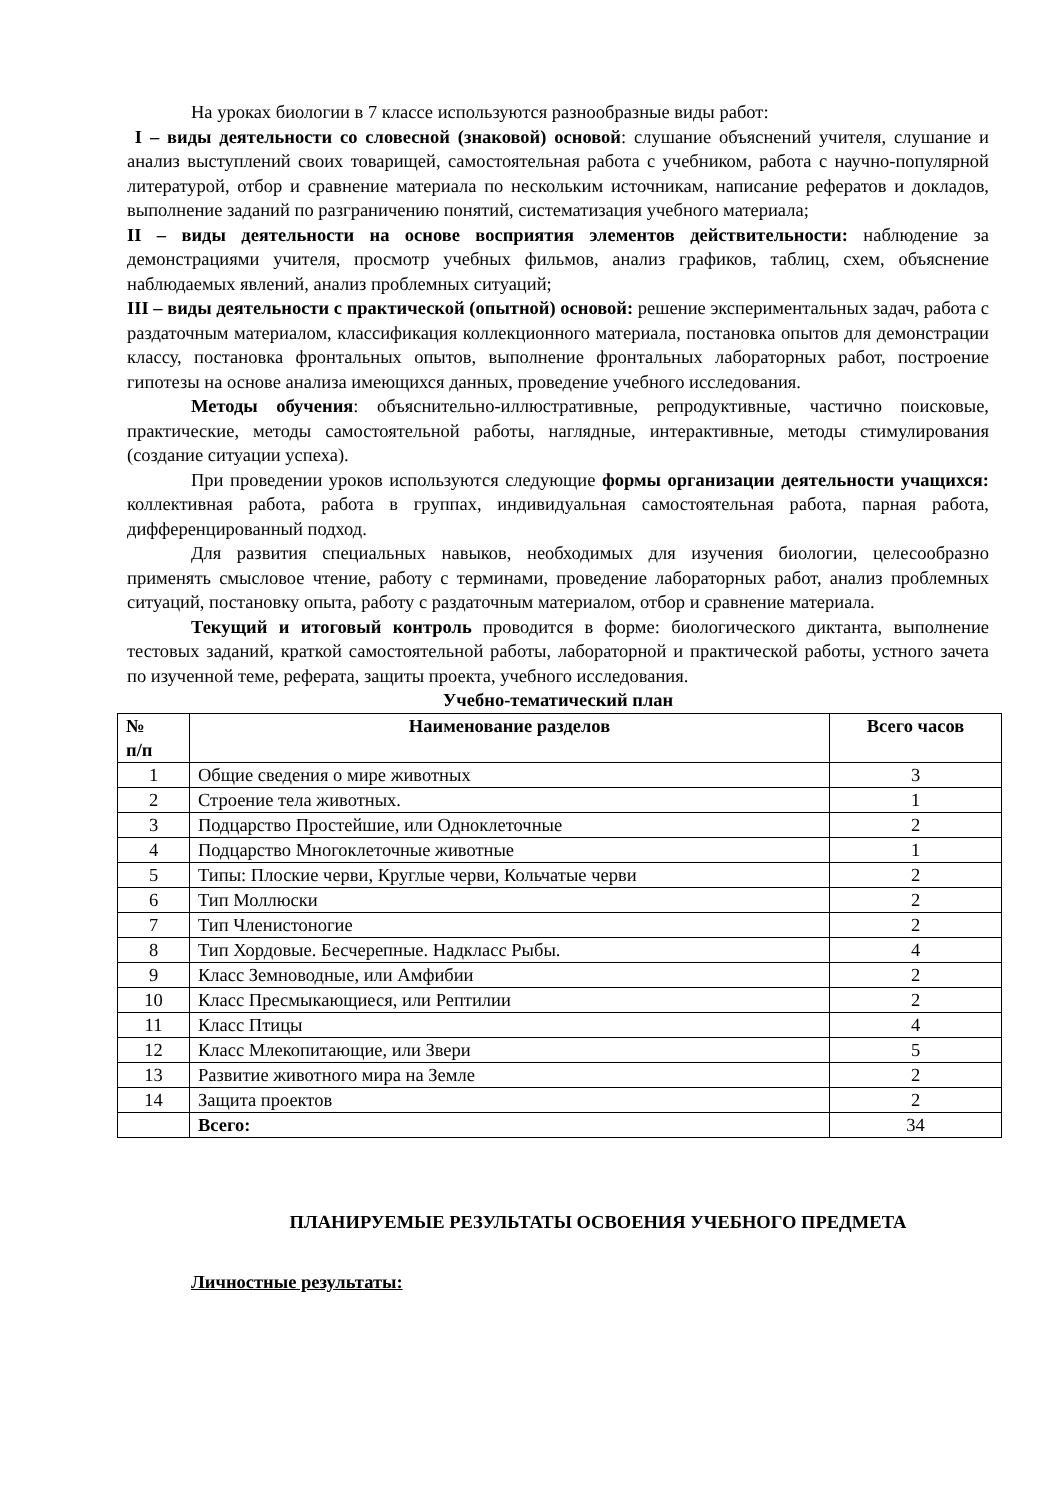На уроках биологии в 7 классе используются разнообразные виды работ:
I – виды деятельности со словесной (знаковой) основой: слушание объяснений учителя, слушание и анализ выступлений своих товарищей, самостоятельная работа с учебником, работа с научно-популярной литературой, отбор и сравнение материала по нескольким источникам, написание рефератов и докладов, выполнение заданий по разграничению понятий, систематизация учебного материала;
II – виды деятельности на основе восприятия элементов действительности: наблюдение за демонстрациями учителя, просмотр учебных фильмов, анализ графиков, таблиц, схем, объяснение наблюдаемых явлений, анализ проблемных ситуаций;
III – виды деятельности с практической (опытной) основой: решение экспериментальных задач, работа с раздаточным материалом, классификация коллекционного материала, постановка опытов для демонстрации классу, постановка фронтальных опытов, выполнение фронтальных лабораторных работ, построение гипотезы на основе анализа имеющихся данных, проведение учебного исследования.
Методы обучения: объяснительно-иллюстративные, репродуктивные, частично поисковые, практические, методы самостоятельной работы, наглядные, интерактивные, методы стимулирования (создание ситуации успеха).
При проведении уроков используются следующие формы организации деятельности учащихся: коллективная работа, работа в группах, индивидуальная самостоятельная работа, парная работа, дифференцированный подход.
Для развития специальных навыков, необходимых для изучения биологии, целесообразно применять смысловое чтение, работу с терминами, проведение лабораторных работ, анализ проблемных ситуаций, постановку опыта, работу с раздаточным материалом, отбор и сравнение материала.
Текущий и итоговый контроль проводится в форме: биологического диктанта, выполнение тестовых заданий, краткой самостоятельной работы, лабораторной и практической работы, устного зачета по изученной теме, реферата, защиты проекта, учебного исследования.
Учебно-тематический план
| № п/п | Наименование разделов | Всего часов |
| --- | --- | --- |
| 1 | Общие сведения о мире животных | 3 |
| 2 | Строение тела животных. | 1 |
| 3 | Подцарство Простейшие, или Одноклеточные | 2 |
| 4 | Подцарство Многоклеточные животные | 1 |
| 5 | Типы: Плоские черви, Круглые черви, Кольчатые черви | 2 |
| 6 | Тип Моллюски | 2 |
| 7 | Тип Членистоногие | 2 |
| 8 | Тип Хордовые. Бесчерепные. Надкласс Рыбы. | 4 |
| 9 | Класс Земноводные, или Амфибии | 2 |
| 10 | Класс Пресмыкающиеся, или Рептилии | 2 |
| 11 | Класс Птицы | 4 |
| 12 | Класс Млекопитающие, или Звери | 5 |
| 13 | Развитие животного мира на Земле | 2 |
| 14 | Защита проектов | 2 |
| | Всего: | 34 |
ПЛАНИРУЕМЫЕ РЕЗУЛЬТАТЫ ОСВОЕНИЯ УЧЕБНОГО ПРЕДМЕТА
Личностные результаты: